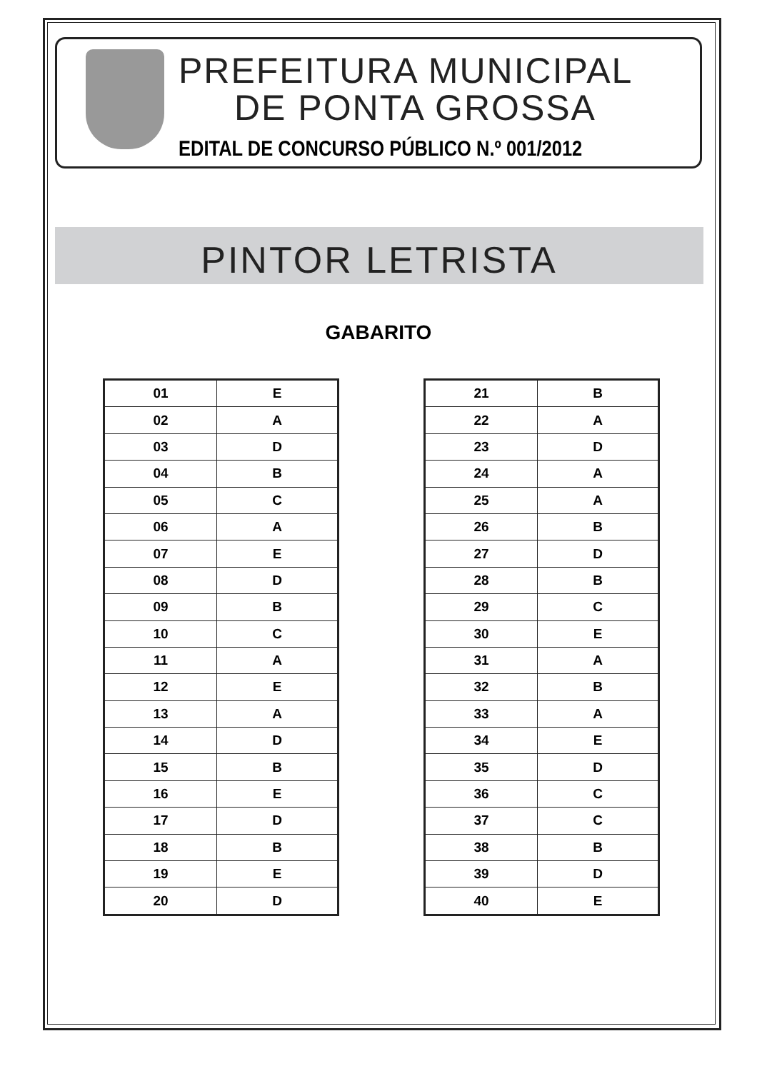PREFEITURA MUNICIPAL
DE PONTA GROSSA
EDITAL DE CONCURSO PÚBLICO N.º 001/2012
PINTOR LETRISTA
GABARITO
| 01 | E |
| 02 | A |
| 03 | D |
| 04 | B |
| 05 | C |
| 06 | A |
| 07 | E |
| 08 | D |
| 09 | B |
| 10 | C |
| 11 | A |
| 12 | E |
| 13 | A |
| 14 | D |
| 15 | B |
| 16 | E |
| 17 | D |
| 18 | B |
| 19 | E |
| 20 | D |
| 21 | B |
| 22 | A |
| 23 | D |
| 24 | A |
| 25 | A |
| 26 | B |
| 27 | D |
| 28 | B |
| 29 | C |
| 30 | E |
| 31 | A |
| 32 | B |
| 33 | A |
| 34 | E |
| 35 | D |
| 36 | C |
| 37 | C |
| 38 | B |
| 39 | D |
| 40 | E |